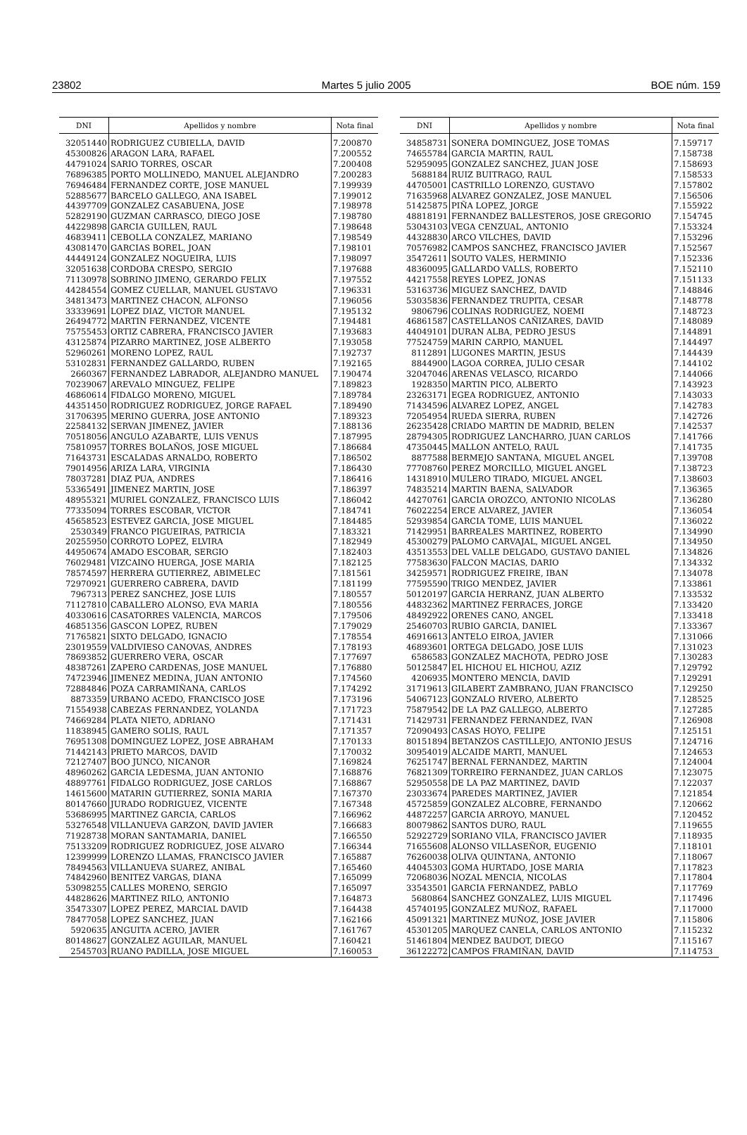23802 Martes 5 julio 2005 BOE núm. 159
| DNI | Apellidos y nombre | Nota final |
| --- | --- | --- |
| 32051440 | RODRIGUEZ CUBIELLA, DAVID | 7.200870 |
| 45300826 | ARAGON LARA, RAFAEL | 7.200552 |
| 44791024 | SARIO TORRES, OSCAR | 7.200408 |
| 76896385 | PORTO MOLLINEDO, MANUEL ALEJANDRO | 7.200283 |
| 76946484 | FERNANDEZ CORTE, JOSE MANUEL | 7.199939 |
| 52885677 | BARCELO GALLEGO, ANA ISABEL | 7.199012 |
| 44397709 | GONZALEZ CASABUENA, JOSE | 7.198978 |
| 52829190 | GUZMAN CARRASCO, DIEGO JOSE | 7.198780 |
| 44229898 | GARCIA GUILLEN, RAUL | 7.198648 |
| 46839411 | CEBOLLA CONZALEZ, MARIANO | 7.198549 |
| 43081470 | GARCIAS BOREL, JOAN | 7.198101 |
| 44449124 | GONZALEZ NOGUEIRA, LUIS | 7.198097 |
| 32051638 | CORDOBA CRESPO, SERGIO | 7.197688 |
| 71130978 | SOBRINO JIMENO, GERARDO FELIX | 7.197552 |
| 44284554 | GOMEZ CUELLAR, MANUEL GUSTAVO | 7.196331 |
| 34813473 | MARTINEZ CHACON, ALFONSO | 7.196056 |
| 33339691 | LOPEZ DIAZ, VICTOR MANUEL | 7.195132 |
| 26494772 | MARTIN FERNANDEZ, VICENTE | 7.194481 |
| 75755453 | ORTIZ CABRERA, FRANCISCO JAVIER | 7.193683 |
| 43125874 | PIZARRO MARTINEZ, JOSE ALBERTO | 7.193058 |
| 52960261 | MORENO LOPEZ, RAUL | 7.192737 |
| 53102831 | FERNANDEZ GALLARDO, RUBEN | 7.192165 |
| 2660367 | FERNANDEZ LABRADOR, ALEJANDRO MANUEL | 7.190474 |
| 70239067 | AREVALO MINGUEZ, FELIPE | 7.189823 |
| 46860614 | FIDALGO MORENO, MIGUEL | 7.189784 |
| 44351450 | RODRIGUEZ RODRIGUEZ, JORGE RAFAEL | 7.189490 |
| 31706395 | MERINO GUERRA, JOSE ANTONIO | 7.189323 |
| 22584132 | SERVAN JIMENEZ, JAVIER | 7.188136 |
| 70518056 | ANGULO AZABARTE, LUIS VENUS | 7.187995 |
| 75810957 | TORRES BOLAÑOS, JOSE MIGUEL | 7.186684 |
| 71643731 | ESCALADAS ARNALDO, ROBERTO | 7.186502 |
| 79014956 | ARIZA LARA, VIRGINIA | 7.186430 |
| 78037281 | DIAZ PUA, ANDRES | 7.186416 |
| 53365491 | JIMENEZ MARTIN, JOSE | 7.186397 |
| 48955321 | MURIEL GONZALEZ, FRANCISCO LUIS | 7.186042 |
| 77335094 | TORRES ESCOBAR, VICTOR | 7.184741 |
| 45658523 | ESTEVEZ GARCIA, JOSE MIGUEL | 7.184485 |
| 2530349 | FRANCO PIGUEIRAS, PATRICIA | 7.183321 |
| 20255950 | CORROTO LOPEZ, ELVIRA | 7.182949 |
| 44950674 | AMADO ESCOBAR, SERGIO | 7.182403 |
| 76029481 | VIZCAINO HUERGA, JOSE MARIA | 7.182125 |
| 78574597 | HERRERA GUTIERREZ, ABIMELEC | 7.181561 |
| 72970921 | GUERRERO CABRERA, DAVID | 7.181199 |
| 7967313 | PEREZ SANCHEZ, JOSE LUIS | 7.180557 |
| 71127810 | CABALLERO ALONSO, EVA MARIA | 7.180556 |
| 40330616 | CASATORRES VALENCIA, MARCOS | 7.179506 |
| 46851356 | GASCON LOPEZ, RUBEN | 7.179029 |
| 71765821 | SIXTO DELGADO, IGNACIO | 7.178554 |
| 23019559 | VALDIVIESO CANOVAS, ANDRES | 7.178193 |
| 78693852 | GUERRERO VERA, OSCAR | 7.177697 |
| 48387261 | ZAPERO CARDENAS, JOSE MANUEL | 7.176880 |
| 74723946 | JIMENEZ MEDINA, JUAN ANTONIO | 7.174560 |
| 72884846 | POZA CARRAMIÑANA, CARLOS | 7.174292 |
| 8873359 | URBANO ACEDO, FRANCISCO JOSE | 7.173196 |
| 71554938 | CABEZAS FERNANDEZ, YOLANDA | 7.171723 |
| 74669284 | PLATA NIETO, ADRIANO | 7.171431 |
| 11838945 | GAMERO SOLIS, RAUL | 7.171357 |
| 76951308 | DOMINGUEZ LOPEZ, JOSE ABRAHAM | 7.170133 |
| 71442143 | PRIETO MARCOS, DAVID | 7.170032 |
| 72127407 | BOO JUNCO, NICANOR | 7.169824 |
| 48960262 | GARCIA LEDESMA, JUAN ANTONIO | 7.168876 |
| 48897761 | FIDALGO RODRIGUEZ, JOSE CARLOS | 7.168867 |
| 14615600 | MATARIN GUTIERREZ, SONIA MARIA | 7.167370 |
| 80147660 | JURADO RODRIGUEZ, VICENTE | 7.167348 |
| 53686995 | MARTINEZ GARCIA, CARLOS | 7.166962 |
| 53276548 | VILLANUEVA GARZON, DAVID JAVIER | 7.166683 |
| 71928738 | MORAN SANTAMARIA, DANIEL | 7.166550 |
| 75133209 | RODRIGUEZ RODRIGUEZ, JOSE ALVARO | 7.166344 |
| 12399999 | LORENZO LLAMAS, FRANCISCO JAVIER | 7.165887 |
| 78494563 | VILLANUEVA SUAREZ, ANIBAL | 7.165460 |
| 74842960 | BENITEZ VARGAS, DIANA | 7.165099 |
| 53098255 | CALLES MORENO, SERGIO | 7.165097 |
| 44828626 | MARTINEZ RILO, ANTONIO | 7.164873 |
| 35473307 | LOPEZ PEREZ, MARCIAL DAVID | 7.164438 |
| 78477058 | LOPEZ SANCHEZ, JUAN | 7.162166 |
| 5920635 | ANGUITA ACERO, JAVIER | 7.161767 |
| 80148627 | GONZALEZ AGUILAR, MANUEL | 7.160421 |
| 2545703 | RUANO PADILLA, JOSE MIGUEL | 7.160053 |
| DNI | Apellidos y nombre | Nota final |
| --- | --- | --- |
| 34858731 | SONERA DOMINGUEZ, JOSE TOMAS | 7.159717 |
| 74655784 | GARCIA MARTIN, RAUL | 7.158738 |
| 52959095 | GONZALEZ SANCHEZ, JUAN JOSE | 7.158693 |
| 5688184 | RUIZ BUITRAGO, RAUL | 7.158533 |
| 44705001 | CASTRILLO LORENZO, GUSTAVO | 7.157802 |
| 71635968 | ALVAREZ GONZALEZ, JOSE MANUEL | 7.156506 |
| 51425875 | PIÑA LOPEZ, JORGE | 7.155922 |
| 48818191 | FERNANDEZ BALLESTEROS, JOSE GREGORIO | 7.154745 |
| 53043103 | VEGA CENZUAL, ANTONIO | 7.153324 |
| 44328830 | ARCO VILCHES, DAVID | 7.153296 |
| 70576982 | CAMPOS SANCHEZ, FRANCISCO JAVIER | 7.152567 |
| 35472611 | SOUTO VALES, HERMINIO | 7.152336 |
| 48360095 | GALLARDO VALLS, ROBERTO | 7.152110 |
| 44217558 | REYES LOPEZ, JONAS | 7.151133 |
| 53163736 | MIGUEZ SANCHEZ, DAVID | 7.148846 |
| 53035836 | FERNANDEZ TRUPITA, CESAR | 7.148778 |
| 9806796 | COLINAS RODRIGUEZ, NOEMI | 7.148723 |
| 46861587 | CASTELLANOS CAÑIZARES, DAVID | 7.148089 |
| 44049101 | DURAN ALBA, PEDRO JESUS | 7.144891 |
| 77524759 | MARIN CARPIO, MANUEL | 7.144497 |
| 8112891 | LUGONES MARTIN, JESUS | 7.144439 |
| 8844900 | LAGOA CORREA, JULIO CESAR | 7.144102 |
| 32047046 | ARENAS VELASCO, RICARDO | 7.144066 |
| 1928350 | MARTIN PICO, ALBERTO | 7.143923 |
| 23263171 | EGEA RODRIGUEZ, ANTONIO | 7.143033 |
| 71434596 | ALVAREZ LOPEZ, ANGEL | 7.142783 |
| 72054954 | RUEDA SIERRA, RUBEN | 7.142726 |
| 26235428 | CRIADO MARTIN DE MADRID, BELEN | 7.142537 |
| 28794305 | RODRIGUEZ LANCHARRO, JUAN CARLOS | 7.141766 |
| 47350445 | MALLON ANTELO, RAUL | 7.141735 |
| 8877588 | BERMEJO SANTANA, MIGUEL ANGEL | 7.139708 |
| 77708760 | PEREZ MORCILLO, MIGUEL ANGEL | 7.138723 |
| 14318910 | MULERO TIRADO, MIGUEL ANGEL | 7.138603 |
| 74835214 | MARTIN BAENA, SALVADOR | 7.136365 |
| 44270761 | GARCIA OROZCO, ANTONIO NICOLAS | 7.136280 |
| 76022254 | ERCE ALVAREZ, JAVIER | 7.136054 |
| 52939854 | GARCIA TOME, LUIS MANUEL | 7.136022 |
| 71429951 | BARREALES MARTINEZ, ROBERTO | 7.134990 |
| 45300279 | PALOMO CARVAJAL, MIGUEL ANGEL | 7.134950 |
| 43513553 | DEL VALLE DELGADO, GUSTAVO DANIEL | 7.134826 |
| 77583630 | FALCON MACIAS, DARIO | 7.134332 |
| 34259571 | RODRIGUEZ FREIRE, IBAN | 7.134078 |
| 77595590 | TRIGO MENDEZ, JAVIER | 7.133861 |
| 50120197 | GARCIA HERRANZ, JUAN ALBERTO | 7.133532 |
| 44832362 | MARTINEZ FERRACES, JORGE | 7.133420 |
| 48492922 | ORENES CANO, ANGEL | 7.133418 |
| 25460703 | RUBIO GARCIA, DANIEL | 7.133367 |
| 46916613 | ANTELO EIROA, JAVIER | 7.131066 |
| 46893601 | ORTEGA DELGADO, JOSE LUIS | 7.131023 |
| 6586583 | GONZALEZ MACHOTA, PEDRO JOSE | 7.130283 |
| 50125847 | EL HICHOU EL HICHOU, AZIZ | 7.129792 |
| 4206935 | MONTERO MENCIA, DAVID | 7.129291 |
| 31719613 | GILABERT ZAMBRANO, JUAN FRANCISCO | 7.129250 |
| 54067123 | GONZALO RIVERO, ALBERTO | 7.128525 |
| 75879542 | DE LA PAZ GALLEGO, ALBERTO | 7.127285 |
| 71429731 | FERNANDEZ FERNANDEZ, IVAN | 7.126908 |
| 72090493 | CASAS HOYO, FELIPE | 7.125151 |
| 80151894 | BETANZOS CASTILLEJO, ANTONIO JESUS | 7.124716 |
| 30954019 | ALCAIDE MARTI, MANUEL | 7.124653 |
| 76251747 | BERNAL FERNANDEZ, MARTIN | 7.124004 |
| 76821309 | TORREIRO FERNANDEZ, JUAN CARLOS | 7.123075 |
| 52950558 | DE LA PAZ MARTINEZ, DAVID | 7.122037 |
| 23033674 | PAREDES MARTINEZ, JAVIER | 7.121854 |
| 45725859 | GONZALEZ ALCOBRE, FERNANDO | 7.120662 |
| 44872257 | GARCIA ARROYO, MANUEL | 7.120452 |
| 80079862 | SANTOS DURO, RAUL | 7.119655 |
| 52922729 | SORIANO VILA, FRANCISCO JAVIER | 7.118935 |
| 71655608 | ALONSO VILLASEÑOR, EUGENIO | 7.118101 |
| 76260038 | OLIVA QUINTANA, ANTONIO | 7.118067 |
| 44045303 | GOMA HURTADO, JOSE MARIA | 7.117823 |
| 72068036 | NOZAL MENCIA, NICOLAS | 7.117804 |
| 33543501 | GARCIA FERNANDEZ, PABLO | 7.117769 |
| 5680864 | SANCHEZ GONZALEZ, LUIS MIGUEL | 7.117496 |
| 45740195 | GONZALEZ MUÑOZ, RAFAEL | 7.117000 |
| 45091321 | MARTINEZ MUÑOZ, JOSE JAVIER | 7.115806 |
| 45301205 | MARQUEZ CANELA, CARLOS ANTONIO | 7.115232 |
| 51461804 | MENDEZ BAUDOT, DIEGO | 7.115167 |
| 36122272 | CAMPOS FRAMIÑAN, DAVID | 7.114753 |